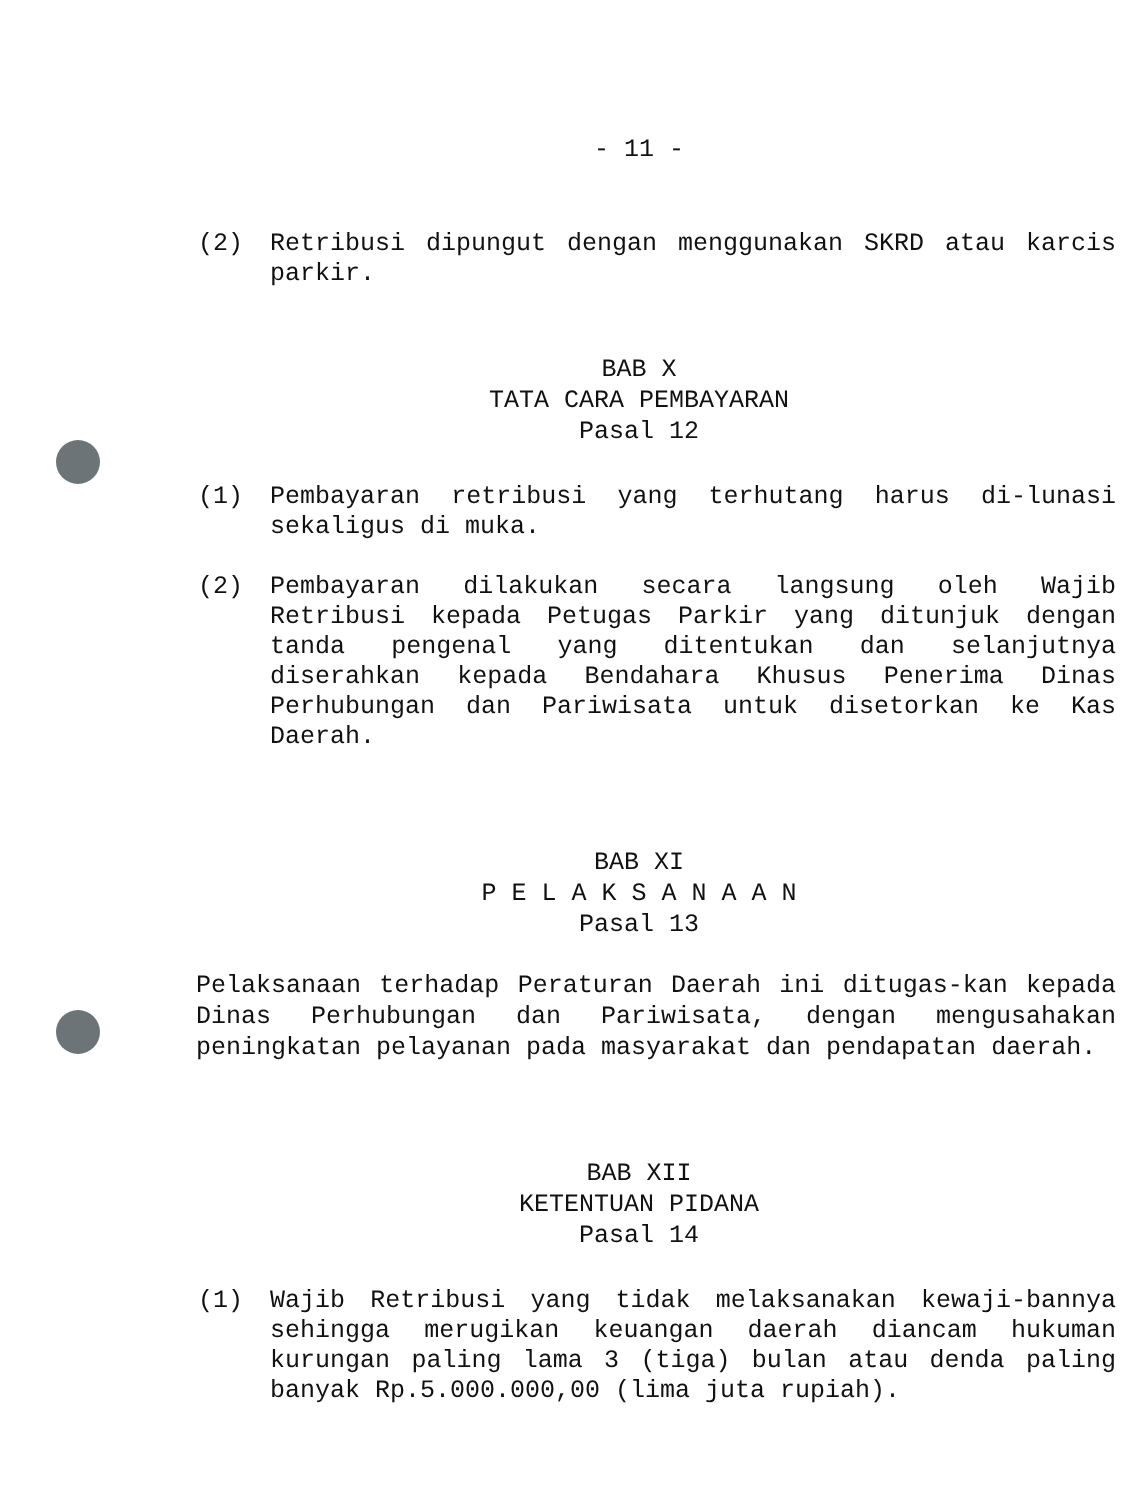- 11 -
(2) Retribusi dipungut dengan menggunakan SKRD atau karcis parkir.
BAB X
TATA CARA PEMBAYARAN
Pasal 12
(1) Pembayaran retribusi yang terhutang harus di-lunasi sekaligus di muka.
(2) Pembayaran dilakukan secara langsung oleh Wajib Retribusi kepada Petugas Parkir yang ditunjuk dengan tanda pengenal yang ditentukan dan selanjutnya diserahkan kepada Bendahara Khusus Penerima Dinas Perhubungan dan Pariwisata untuk disetorkan ke Kas Daerah.
BAB XI
P E L A K S A N A A N
Pasal 13
Pelaksanaan terhadap Peraturan Daerah ini ditugas-kan kepada Dinas Perhubungan dan Pariwisata, dengan mengusahakan peningkatan pelayanan pada masyarakat dan pendapatan daerah.
BAB XII
KETENTUAN PIDANA
Pasal 14
(1) Wajib Retribusi yang tidak melaksanakan kewaji-bannya sehingga merugikan keuangan daerah diancam hukuman kurungan paling lama 3 (tiga) bulan atau denda paling banyak Rp.5.000.000,00 (lima juta rupiah).